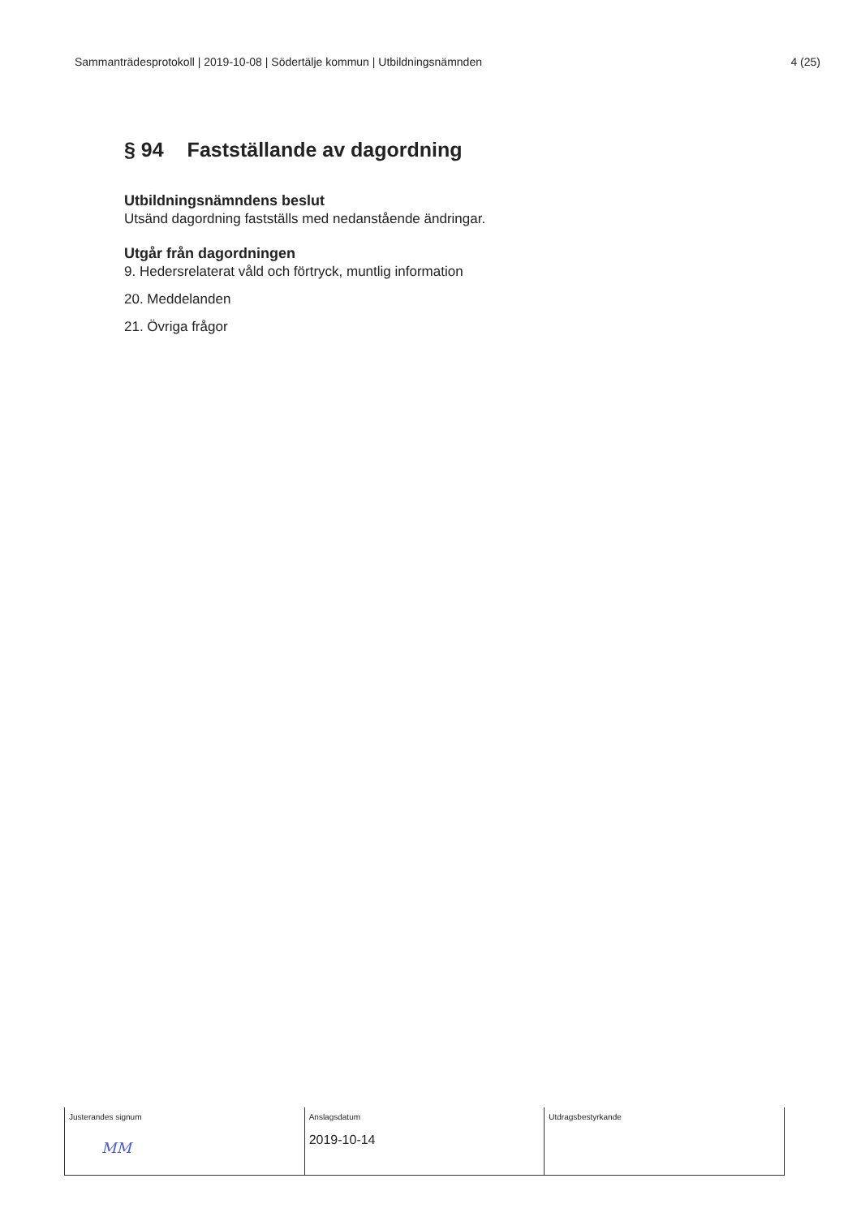Sammanträdesprotokoll | 2019-10-08 | Södertälje kommun | Utbildningsnämnden 4 (25)
§ 94 Fastställande av dagordning
Utbildningsnämndens beslut
Utsänd dagordning fastställs med nedanstående ändringar.
Utgår från dagordningen
9. Hedersrelaterat våld och förtryck, muntlig information
20. Meddelanden
21. Övriga frågor
| Justerandes signum MM | Anslagsdatum 2019-10-14 | Utdragsbestyrkande |